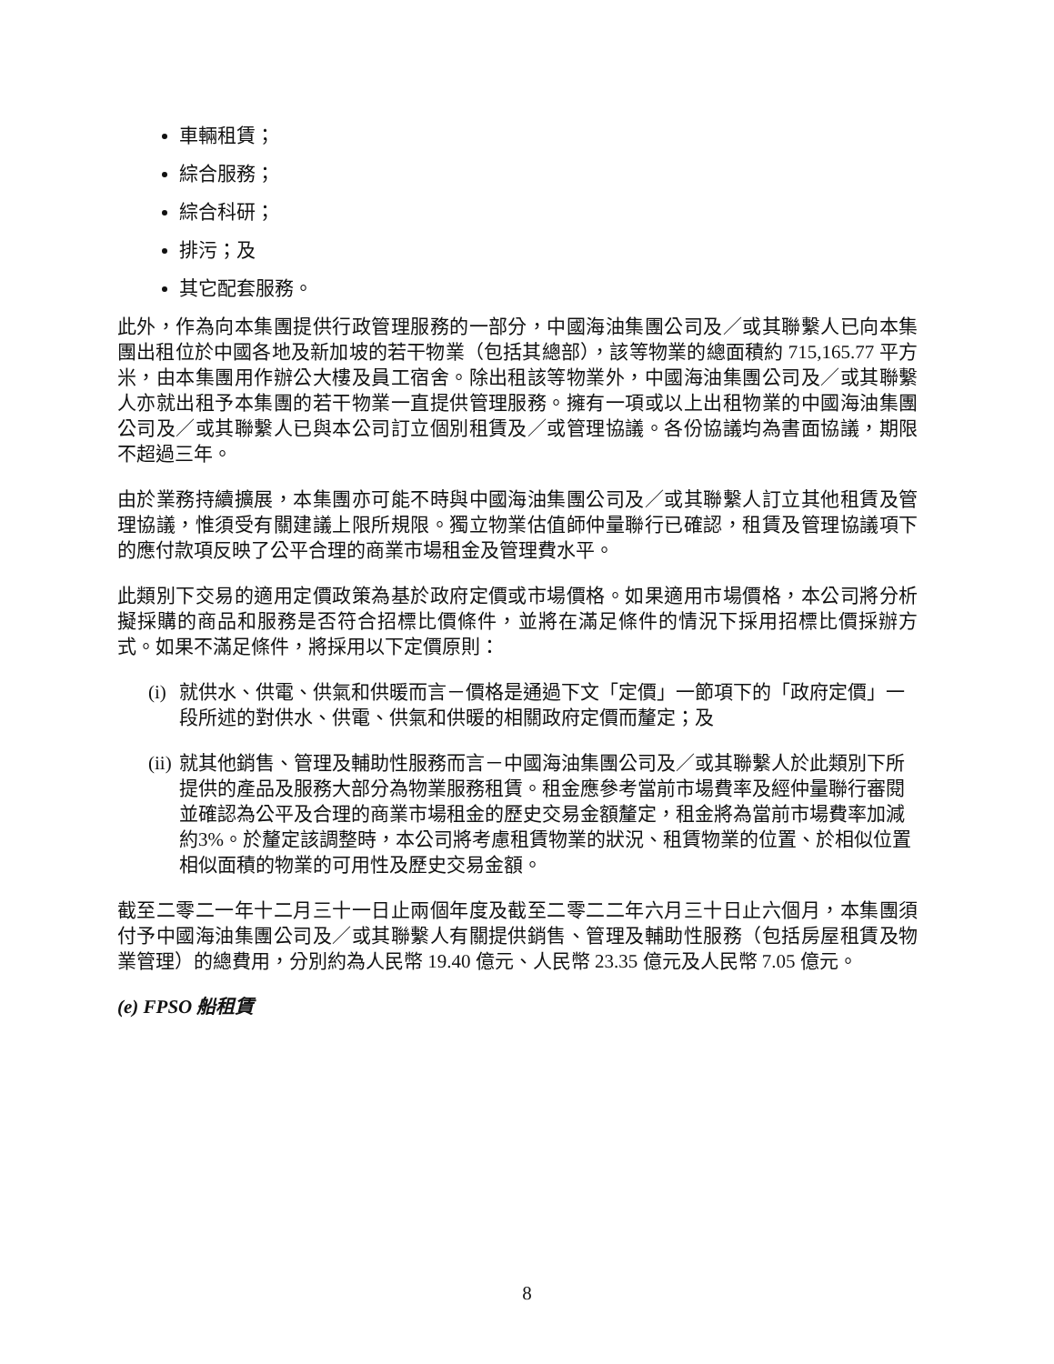車輛租賃；
綜合服務；
綜合科研；
排污；及
其它配套服務。
此外，作為向本集團提供行政管理服務的一部分，中國海油集團公司及／或其聯繫人已向本集團出租位於中國各地及新加坡的若干物業（包括其總部），該等物業的總面積約 715,165.77 平方米，由本集團用作辦公大樓及員工宿舍。除出租該等物業外，中國海油集團公司及／或其聯繫人亦就出租予本集團的若干物業一直提供管理服務。擁有一項或以上出租物業的中國海油集團公司及／或其聯繫人已與本公司訂立個別租賃及／或管理協議。各份協議均為書面協議，期限不超過三年。
由於業務持續擴展，本集團亦可能不時與中國海油集團公司及／或其聯繫人訂立其他租賃及管理協議，惟須受有關建議上限所規限。獨立物業估值師仲量聯行已確認，租賃及管理協議項下的應付款項反映了公平合理的商業市場租金及管理費水平。
此類別下交易的適用定價政策為基於政府定價或市場價格。如果適用市場價格，本公司將分析擬採購的商品和服務是否符合招標比價條件，並將在滿足條件的情況下採用招標比價採辦方式。如果不滿足條件，將採用以下定價原則：
(i) 就供水、供電、供氣和供暖而言－價格是通過下文「定價」一節項下的「政府定價」一段所述的對供水、供電、供氣和供暖的相關政府定價而釐定；及
(ii) 就其他銷售、管理及輔助性服務而言－中國海油集團公司及／或其聯繫人於此類別下所提供的產品及服務大部分為物業服務租賃。租金應參考當前市場費率及經仲量聯行審閱並確認為公平及合理的商業市場租金的歷史交易金額釐定，租金將為當前市場費率加減約3%。於釐定該調整時，本公司將考慮租賃物業的狀況、租賃物業的位置、於相似位置相似面積的物業的可用性及歷史交易金額。
截至二零二一年十二月三十一日止兩個年度及截至二零二二年六月三十日止六個月，本集團須付予中國海油集團公司及／或其聯繫人有關提供銷售、管理及輔助性服務（包括房屋租賃及物業管理）的總費用，分別約為人民幣 19.40 億元、人民幣 23.35 億元及人民幣 7.05 億元。
(e) FPSO 船租賃
8